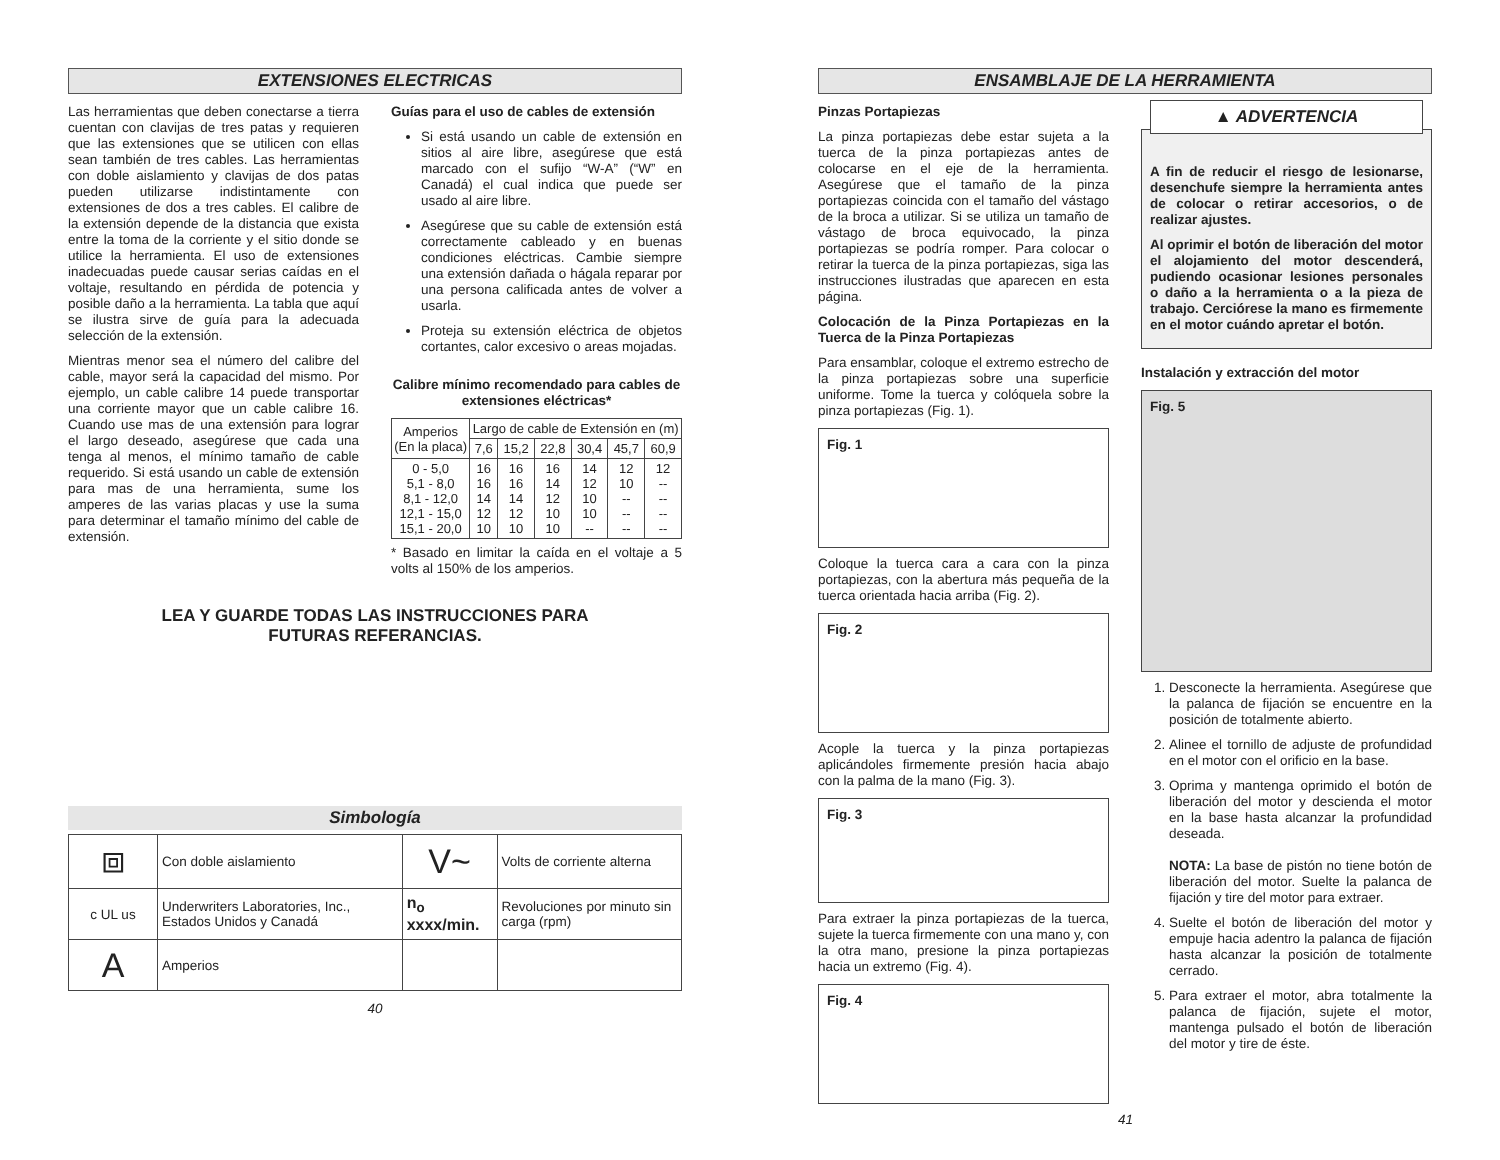EXTENSIONES ELECTRICAS
Las herramientas que deben conectarse a tierra cuentan con clavijas de tres patas y requieren que las extensiones que se utilicen con ellas sean también de tres cables. Las herramientas con doble aislamiento y clavijas de dos patas pueden utilizarse indistintamente con extensiones de dos a tres cables. El calibre de la extensión depende de la distancia que exista entre la toma de la corriente y el sitio donde se utilice la herramienta. El uso de extensiones inadecuadas puede causar serias caídas en el voltaje, resultando en pérdida de potencia y posible daño a la herramienta. La tabla que aquí se ilustra sirve de guía para la adecuada selección de la extensión.
Mientras menor sea el número del calibre del cable, mayor será la capacidad del mismo. Por ejemplo, un cable calibre 14 puede transportar una corriente mayor que un cable calibre 16. Cuando use mas de una extensión para lograr el largo deseado, asegúrese que cada una tenga al menos, el mínimo tamaño de cable requerido. Si está usando un cable de extensión para mas de una herramienta, sume los amperes de las varias placas y use la suma para determinar el tamaño mínimo del cable de extensión.
Guías para el uso de cables de extensión
Si está usando un cable de extensión en sitios al aire libre, asegúrese que está marcado con el sufijo “W-A” (“W” en Canadá) el cual indica que puede ser usado al aire libre.
Asegúrese que su cable de extensión está correctamente cableado y en buenas condiciones eléctricas. Cambie siempre una extensión dañada o hágala reparar por una persona calificada antes de volver a usarla.
Proteja su extensión eléctrica de objetos cortantes, calor excesivo o areas mojadas.
Calibre mínimo recomendado para cables de extensiones eléctricas*
| Amperios (En la placa) | Largo de cable de Extensión en (m) | | | | | |
| --- | --- | --- | --- | --- | --- | --- |
| | 7,6 | 15,2 | 22,8 | 30,4 | 45,7 | 60,9 |
| 0 - 5,0 5,1 - 8,0 8,1 - 12,0 12,1 - 15,0 15,1 - 20,0 | 16 16 14 12 10 | 16 16 14 12 10 | 16 14 12 10 10 | 14 12 10 10 -- | 12 10 -- -- -- | 12 -- -- -- -- |
* Basado en limitar la caída en el voltaje a 5 volts al 150% de los amperios.
LEA Y GUARDE TODAS LAS INSTRUCCIONES PARA
FUTURAS REFERANCIAS.
Simbología
| ⧈ | Con doble aislamiento | V~ | Volts de corriente alterna |
| c UL us | Underwriters Laboratories, Inc., Estados Unidos y Canadá | n<sub>o</sub> xxxx/min. | Revoluciones por minuto sin carga (rpm) |
| A | Amperios | | |
40
ENSAMBLAJE DE LA HERRAMIENTA
Pinzas Portapiezas
La pinza portapiezas debe estar sujeta a la tuerca de la pinza portapiezas antes de colocarse en el eje de la herramienta. Asegúrese que el tamaño de la pinza portapiezas coincida con el tamaño del vástago de la broca a utilizar. Si se utiliza un tamaño de vástago de broca equivocado, la pinza portapiezas se podría romper. Para colocar o retirar la tuerca de la pinza portapiezas, siga las instrucciones ilustradas que aparecen en esta página.
Colocación de la Pinza Portapiezas en la Tuerca de la Pinza Portapiezas
Para ensamblar, coloque el extremo estrecho de la pinza portapiezas sobre una superficie uniforme. Tome la tuerca y colóquela sobre la pinza portapiezas (Fig. 1).
Fig. 1
Coloque la tuerca cara a cara con la pinza portapiezas, con la abertura más pequeña de la tuerca orientada hacia arriba (Fig. 2).
Fig. 2
Acople la tuerca y la pinza portapiezas aplicándoles firmemente presión hacia abajo con la palma de la mano (Fig. 3).
Fig. 3
Para extraer la pinza portapiezas de la tuerca, sujete la tuerca firmemente con una mano y, con la otra mano, presione la pinza portapiezas hacia un extremo (Fig. 4).
Fig. 4
▲ ADVERTENCIA
A fin de reducir el riesgo de lesionarse, desenchufe siempre la herramienta antes de colocar o retirar accesorios, o de realizar ajustes.
Al oprimir el botón de liberación del motor el alojamiento del motor descenderá, pudiendo ocasionar lesiones personales o daño a la herramienta o a la pieza de trabajo. Cerciórese la mano es firmemente en el motor cuándo apretar el botón.
Instalación y extracción del motor
Fig. 5
1. Desconecte la herramienta. Asegúrese que la palanca de fijación se encuentre en la posición de totalmente abierto.
2. Alinee el tornillo de adjuste de profundidad en el motor con el orificio en la base.
3. Oprima y mantenga oprimido el botón de liberación del motor y descienda el motor en la base hasta alcanzar la profundidad deseada.
NOTA: La base de pistón no tiene botón de liberación del motor. Suelte la palanca de fijación y tire del motor para extraer.
4. Suelte el botón de liberación del motor y empuje hacia adentro la palanca de fijación hasta alcanzar la posición de totalmente cerrado.
5. Para extraer el motor, abra totalmente la palanca de fijación, sujete el motor, mantenga pulsado el botón de liberación del motor y tire de éste.
41